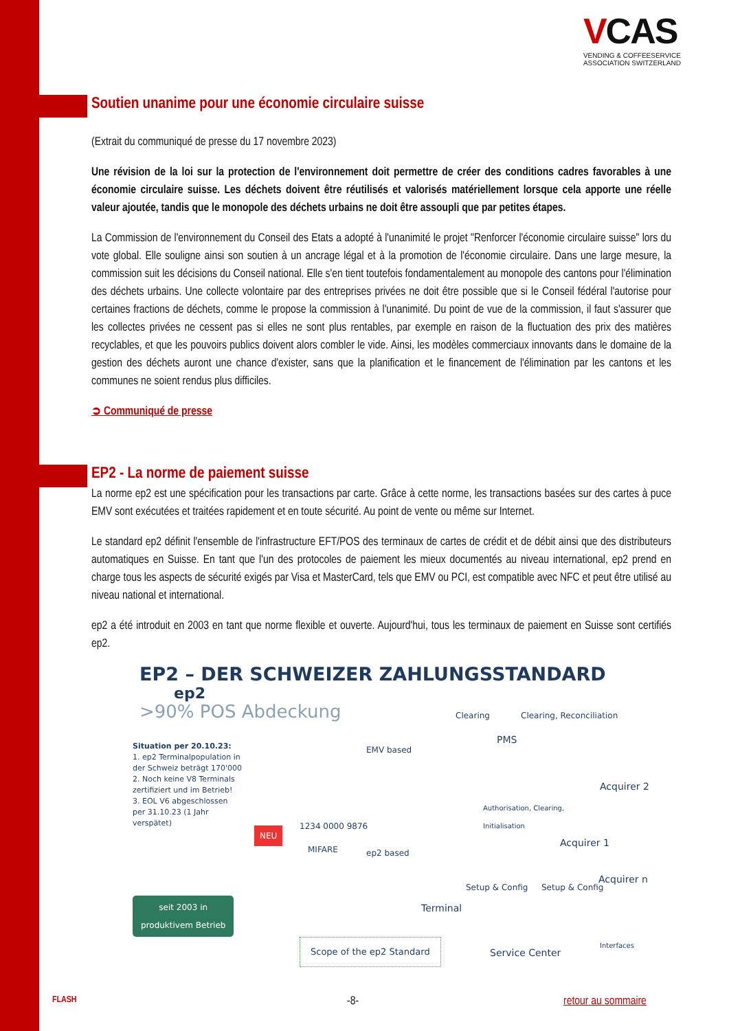VCAS
VENDING & COFFEESERVICE
ASSOCIATION SWITZERLAND
Soutien unanime pour une économie circulaire suisse
(Extrait du communiqué de presse du 17 novembre 2023)
Une révision de la loi sur la protection de l'environnement doit permettre de créer des conditions cadres favorables à une économie circulaire suisse. Les déchets doivent être réutilisés et valorisés matériellement lorsque cela apporte une réelle valeur ajoutée, tandis que le monopole des déchets urbains ne doit être assoupli que par petites étapes.
La Commission de l'environnement du Conseil des Etats a adopté à l'unanimité le projet "Renforcer l'économie circulaire suisse" lors du vote global. Elle souligne ainsi son soutien à un ancrage légal et à la promotion de l'économie circulaire. Dans une large mesure, la commission suit les décisions du Conseil national. Elle s'en tient toutefois fondamentalement au monopole des cantons pour l'élimination des déchets urbains. Une collecte volontaire par des entreprises privées ne doit être possible que si le Conseil fédéral l'autorise pour certaines fractions de déchets, comme le propose la commission à l'unanimité. Du point de vue de la commission, il faut s'assurer que les collectes privées ne cessent pas si elles ne sont plus rentables, par exemple en raison de la fluctuation des prix des matières recyclables, et que les pouvoirs publics doivent alors combler le vide. Ainsi, les modèles commerciaux innovants dans le domaine de la gestion des déchets auront une chance d'exister, sans que la planification et le financement de l'élimination par les cantons et les communes ne soient rendus plus difficiles.
➲ Communiqué de presse
EP2 - La norme de paiement suisse
La norme ep2 est une spécification pour les transactions par carte. Grâce à cette norme, les transactions basées sur des cartes à puce EMV sont exécutées et traitées rapidement et en toute sécurité. Au point de vente ou même sur Internet.
Le standard ep2 définit l'ensemble de l'infrastructure EFT/POS des terminaux de cartes de crédit et de débit ainsi que des distributeurs automatiques en Suisse. En tant que l'un des protocoles de paiement les mieux documentés au niveau international, ep2 prend en charge tous les aspects de sécurité exigés par Visa et MasterCard, tels que EMV ou PCI, est compatible avec NFC et peut être utilisé au niveau national et international.
ep2 a été introduit en 2003 en tant que norme flexible et ouverte. Aujourd'hui, tous les terminaux de paiement en Suisse sont certifiés ep2.
EP2 – DER SCHWEIZER ZAHLUNGSSTANDARD ep2
>90% POS Abdeckung
Situation per 20.10.23:
1. ep2 Terminalpopulation in der Schweiz beträgt 170'000
2. Noch keine V8 Terminals zertifiziert und im Betrieb!
3. EOL V6 abgeschlossen per 31.10.23 (1 Jahr verspätet)
seit 2003 in
produktivem Betrieb
NEU
1234 0000 9876
MIFARE
EMV based
ep2 based
Clearing
PMS
Clearing, Reconciliation
Authorisation, Clearing,
Initialisation
Acquirer 2
Acquirer 1
Acquirer n
Terminal
Setup & Config Setup & Config
Scope of the ep2 Standard
Service Center
Interfaces
FLASH -8- retour au sommaire